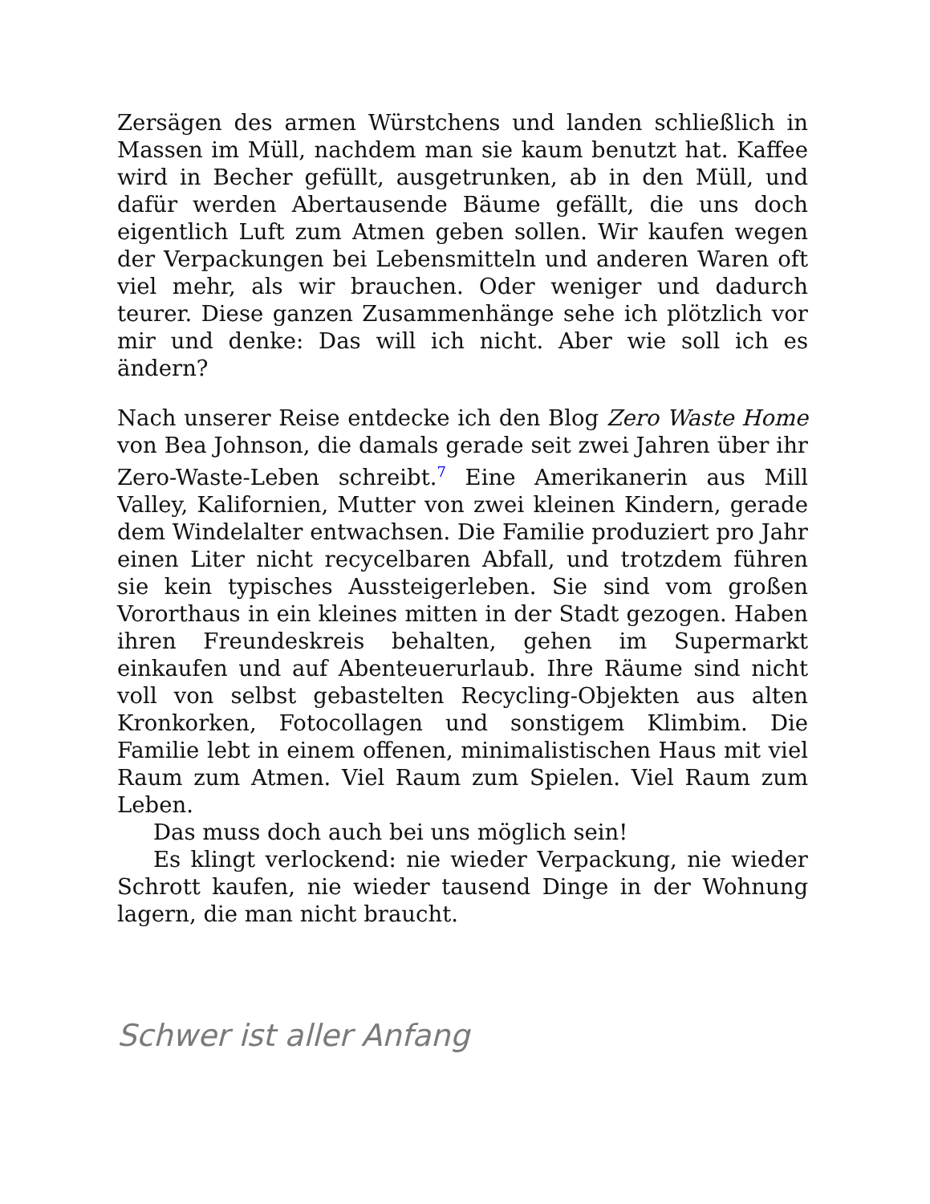Zersägen des armen Würstchens und landen schließlich in Massen im Müll, nachdem man sie kaum benutzt hat. Kaffee wird in Becher gefüllt, ausgetrunken, ab in den Müll, und dafür werden Abertausende Bäume gefällt, die uns doch eigentlich Luft zum Atmen geben sollen. Wir kaufen wegen der Verpackungen bei Lebensmitteln und anderen Waren oft viel mehr, als wir brauchen. Oder weniger und dadurch teurer. Diese ganzen Zusammenhänge sehe ich plötzlich vor mir und denke: Das will ich nicht. Aber wie soll ich es ändern?
Nach unserer Reise entdecke ich den Blog Zero Waste Home von Bea Johnson, die damals gerade seit zwei Jahren über ihr Zero-Waste-Leben schreibt.<sup>7</sup> Eine Amerikanerin aus Mill Valley, Kalifornien, Mutter von zwei kleinen Kindern, gerade dem Windelalter entwachsen. Die Familie produziert pro Jahr einen Liter nicht recycelbaren Abfall, und trotzdem führen sie kein typisches Aussteigerleben. Sie sind vom großen Vororthaus in ein kleines mitten in der Stadt gezogen. Haben ihren Freundeskreis behalten, gehen im Supermarkt einkaufen und auf Abenteuerurlaub. Ihre Räume sind nicht voll von selbst gebastelten Recycling-Objekten aus alten Kronkorken, Fotocollagen und sonstigem Klimbim. Die Familie lebt in einem offenen, minimalistischen Haus mit viel Raum zum Atmen. Viel Raum zum Spielen. Viel Raum zum Leben.
Das muss doch auch bei uns möglich sein!
Es klingt verlockend: nie wieder Verpackung, nie wieder Schrott kaufen, nie wieder tausend Dinge in der Wohnung lagern, die man nicht braucht.
Schwer ist aller Anfang